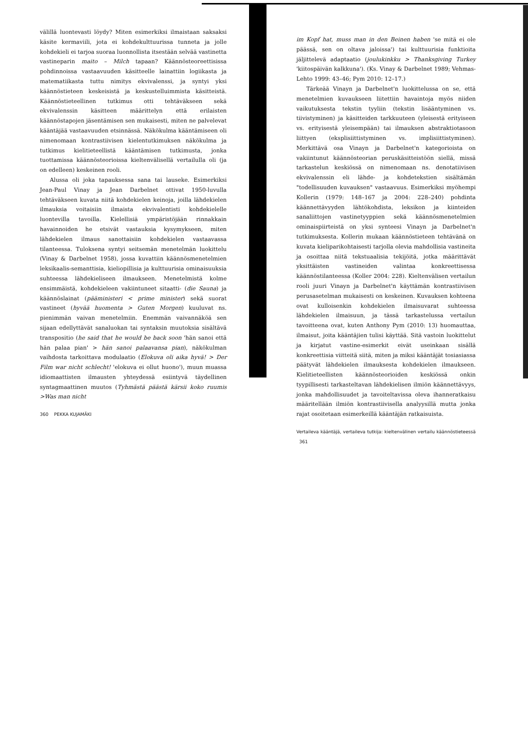välillä luontevasti löydy? Miten esimerkiksi ilmaistaan saksaksi käsite kermaviili, jota ei kohdekulttuurissa tunneta ja jolle kohdekieli ei tarjoa suoraa luonnollista itsestään selvää vastinetta vastineparin maito – Milch tapaan? Käännösteoreettisissa pohdinnoissa vastaavuuden käsitteelle lainattiin logiikasta ja matematiikasta tuttu nimitys ekvivalenssi, ja syntyi yksi käännöstieteen keskeisistä ja keskustelluimmista käsitteistä. Käännöstieteellinen tutkimus otti tehtäväkseen sekä ekvivalenssin käsitteen määrittelyn että erilaisten käännöstapojen jäsentämisen sen mukaisesti, miten ne palvelevat kääntäjää vastaavuuden etsinnässä. Näkökulma kääntämiseen oli nimenomaan kontrastiivisen kielentutkimuksen näkökulma ja tutkimus kielitieteellistä kääntämisen tutkimusta, jonka tuottamissa käännösteorioissa kieltenvälisellä vertailulla oli (ja on edelleen) keskeinen rooli.
Alussa oli joka tapauksessa sana tai lauseke. Esimerkiksi Jean-Paul Vinay ja Jean Darbelnet ottivat 1950-luvulla tehtäväkseen kuvata niitä kohdekielen keinoja, joilla lähdekielen ilmauksia voitaisiin ilmaista ekvivalentisti kohdekielelle luontevilla tavoilla. Kielellisiä ympäristöjään rinnakkain havainnoiden he etsivät vastauksia kysymykseen, miten lähdekielen ilmaus sanottaisiin kohdekielen vastaavassa tilanteessa. Tuloksena syntyi seitsemän menetelmän luokittelu (Vinay & Darbelnet 1958), jossa kuvattiin käännösmenetelmien leksikaalis-semanttisia, kieliopillisia ja kulttuurisia ominaisuuksia suhteessa lähdekieliseen ilmaukseen. Menetelmistä kolme ensimmäistä, kohdekieleen vakiintuneet sitaatti- (die Sauna) ja käännöslainat (pääministeri < prime minister) sekä suorat vastineet (hyvää huomenta > Guten Morgen) kuuluvat ns. pienimmän vaivan menetelmiin. Enemmän vaivannäköä sen sijaan edellyttävät sanaluokan tai syntaksin muutoksia sisältävä transpositio (he said that he would be back soon 'hän sanoi että hän palaa pian' > hän sanoi palaavansa pian), näkökulman vaihdosta tarkoittava modulaatio (Elokuva oli aika hyvä! > Der Film war nicht schlecht! 'elokuva ei ollut huono'), muun muassa idiomaattisten ilmausten yhteydessä esiintyvä täydellinen syntagmaattinen muutos (Tyhmästä päästä kärsii koko ruumis >Was man nicht
360 PEKKA KUJAMÄKI
im Kopf hat, muss man in den Beinen haben 'se mitä ei ole päässä, sen on oltava jaloissa') tai kulttuurisia funktioita jäljittelevä adaptaatio (joulukinkku > Thanksgiving Turkey 'kiitospäivän kalkkuna'). (Ks. Vinay & Darbelnet 1989; Vehmas-Lehto 1999: 43–46; Pym 2010: 12–17.)
Tärkeää Vinayn ja Darbelnet'n luokittelussa on se, että menetelmien kuvaukseen liitettiin havaintoja myös niiden vaikutuksesta tekstin tyyliin (tekstin lisääntyminen vs. tiivistyminen) ja käsitteiden tarkkuuteen (yleisestä erityiseen vs. erityisestä yleisempään) tai ilmauksen abstraktiotasoon liittyen (eksplisiittistyminen vs. implisiittistyminen). Merkittävä osa Vinayn ja Darbelnet'n kategorioista on vakiintunut käännösteorian peruskäsitteistöön siellä, missä tarkastelun keskiössä on nimenomaan ns. denotatiivisen ekvivalenssin eli lähde- ja kohdetekstien sisältämän "todellisuuden kuvauksen" vastaavuus. Esimerkiksi myöhempi Kollerin (1979: 148–167 ja 2004: 228–240) pohdinta käännettävyyden lähtökohdista, leksikon ja kiinteiden sanaliittojen vastinetyyppien sekä käännösmenetelmien ominaispiirteistä on yksi synteesi Vinayn ja Darbelnet'n tutkimuksesta. Kollerin mukaan käännöstieteen tehtävänä on kuvata kieliparikohtaisesti tarjolla olevia mahdollisia vastineita ja osoittaa niitä tekstuaalisia tekijöitä, jotka määrittävät yksittäisten vastineiden valintaa konkreettisessa käännöstilanteessa (Koller 2004: 228). Kieltenvälisen vertailun rooli juuri Vinayn ja Darbelnet'n käyttämän kontrastiivisen perusasetelman mukaisesti on keskeinen. Kuvauksen kohteena ovat kulloisenkin kohdekielen ilmaisuvarat suhteessa lähdekielen ilmaisuun, ja tässä tarkastelussa vertailun tavoitteena ovat, kuten Anthony Pym (2010: 13) huomauttaa, ilmaisut, joita kääntäjien tulisi käyttää. Sitä vastoin luokittelut ja kirjatut vastine-esimerkit eivät useinkaan sisällä konkreettisia viitteitä siitä, miten ja miksi kääntäjät tosiasiassa päätyvät lähdekielen ilmauksesta kohdekielen ilmaukseen. Kielitieteellisten käännösteorioiden keskiössä onkin tyypillisesti tarkasteltavan lähdekielisen ilmiön käännettävyys, jonka mahdollisuudet ja tavoiteltavissa oleva ihanneratkaisu määritellään ilmiön kontrastiivisella analyysillä mutta jonka rajat osoitetaan esimerkeillä kääntäjän ratkaisuista.
Vertaileva kääntäjä, vertaileva tutkija: kieltenvälinen vertailu käännöstieteessä 361